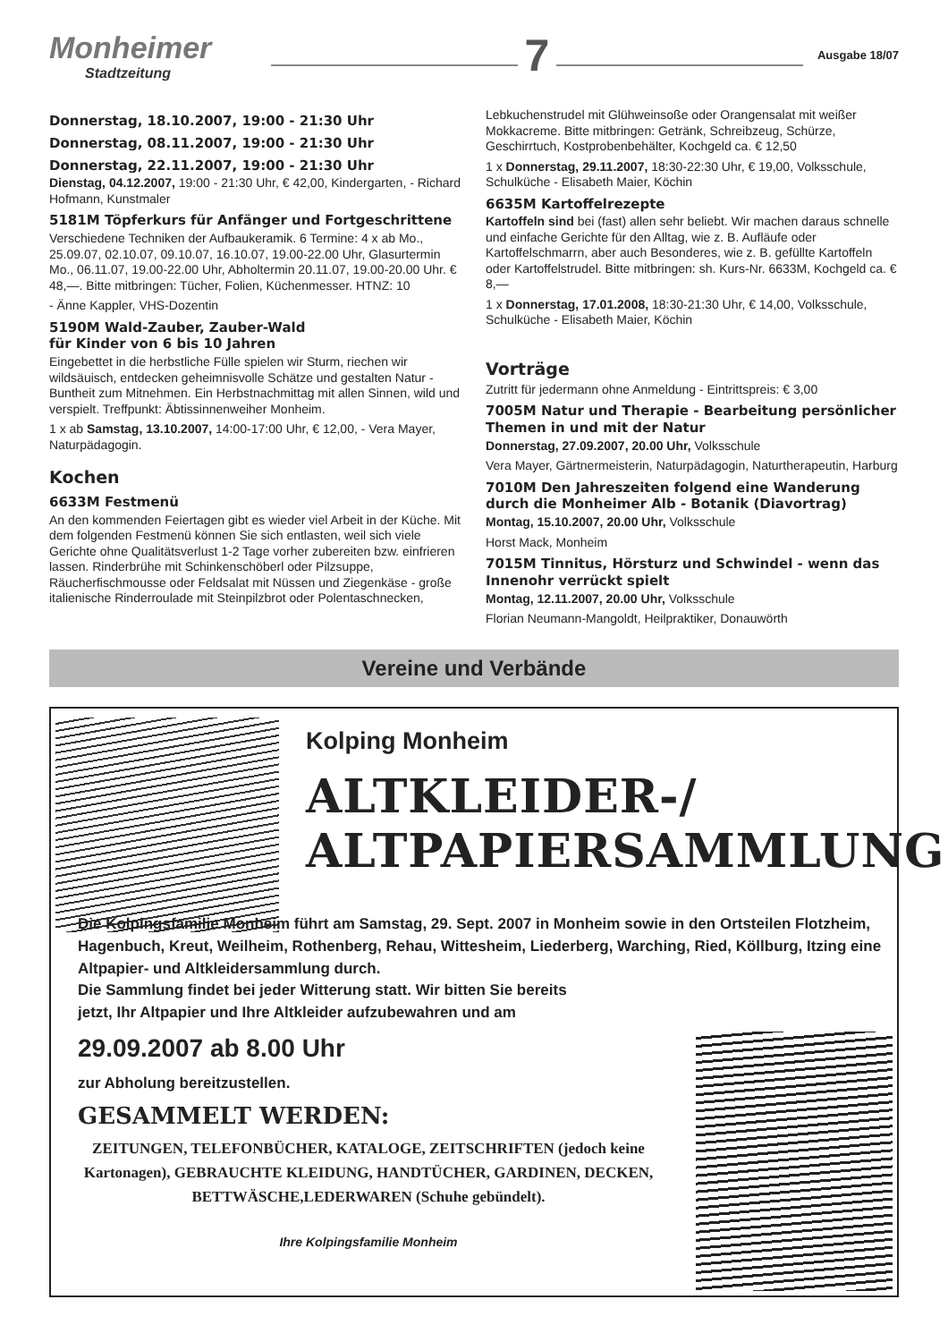Monheimer
Stadtzeitung
7
Ausgabe 18/07
Donnerstag, 18.10.2007, 19:00 - 21:30 Uhr
Donnerstag, 08.11.2007, 19:00 - 21:30 Uhr
Donnerstag, 22.11.2007, 19:00 - 21:30 Uhr
Dienstag, 04.12.2007, 19:00 - 21:30 Uhr, € 42,00, Kindergarten, - Richard Hofmann, Kunstmaler
5181M Töpferkurs für Anfänger und Fortgeschrittene
Verschiedene Techniken der Aufbaukeramik. 6 Termine: 4 x ab Mo., 25.09.07, 02.10.07, 09.10.07, 16.10.07, 19.00-22.00 Uhr, Glasurtermin Mo., 06.11.07, 19.00-22.00 Uhr, Abholtermin 20.11.07, 19.00-20.00 Uhr. € 48,—. Bitte mitbringen: Tücher, Folien, Küchenmesser. HTNZ: 10
- Änne Kappler, VHS-Dozentin
5190M Wald-Zauber, Zauber-Wald
für Kinder von 6 bis 10 Jahren
Eingebettet in die herbstliche Fülle spielen wir Sturm, riechen wir wildsäuisch, entdecken geheimnisvolle Schätze und gestalten Natur - Buntheit zum Mitnehmen. Ein Herbstnachmittag mit allen Sinnen, wild und verspielt. Treffpunkt: Äbtissinnenweiher Monheim.
1 x ab Samstag, 13.10.2007, 14:00-17:00 Uhr, € 12,00, - Vera Mayer, Naturpädagogin.
Kochen
6633M Festmenü
An den kommenden Feiertagen gibt es wieder viel Arbeit in der Küche. Mit dem folgenden Festmenü können Sie sich entlasten, weil sich viele Gerichte ohne Qualitätsverlust 1-2 Tage vorher zubereiten bzw. einfrieren lassen. Rinderbrühe mit Schinkenschöberl oder Pilzsuppe, Räucherfischmousse oder Feldsalat mit Nüssen und Ziegenkäse - große italienische Rinderroulade mit Steinpilzbrot oder Polentaschnecken,
Lebkuchenstrudel mit Glühweinsoße oder Orangensalat mit weißer Mokkacreme. Bitte mitbringen: Getränk, Schreibzeug, Schürze, Geschirrtuch, Kostprobenbehälter, Kochgeld ca. € 12,50
1 x Donnerstag, 29.11.2007, 18:30-22:30 Uhr, € 19,00, Volksschule, Schulküche - Elisabeth Maier, Köchin
6635M Kartoffelrezepte
Kartoffeln sind bei (fast) allen sehr beliebt. Wir machen daraus schnelle und einfache Gerichte für den Alltag, wie z. B. Aufläufe oder Kartoffelschmarrn, aber auch Besonderes, wie z. B. gefüllte Kartoffeln oder Kartoffelstrudel. Bitte mitbringen: sh. Kurs-Nr. 6633M, Kochgeld ca. € 8,—
1 x Donnerstag, 17.01.2008, 18:30-21:30 Uhr, € 14,00, Volksschule, Schulküche - Elisabeth Maier, Köchin
Vorträge
Zutritt für jedermann ohne Anmeldung - Eintrittspreis: € 3,00
7005M Natur und Therapie - Bearbeitung persönlicher Themen in und mit der Natur
Donnerstag, 27.09.2007, 20.00 Uhr, Volksschule
Vera Mayer, Gärtnermeisterin, Naturpädagogin, Naturtherapeutin, Harburg
7010M Den Jahreszeiten folgend eine Wanderung durch die Monheimer Alb - Botanik (Diavortrag)
Montag, 15.10.2007, 20.00 Uhr, Volksschule
Horst Mack, Monheim
7015M Tinnitus, Hörsturz und Schwindel - wenn das Innenohr verrückt spielt
Montag, 12.11.2007, 20.00 Uhr, Volksschule
Florian Neumann-Mangoldt, Heilpraktiker, Donauwörth
Vereine und Verbände
Kolping Monheim
ALTKLEIDER-/
ALTPAPIERSAMMLUNG
Die Kolpingsfamilie Monheim führt am Samstag, 29. Sept. 2007 in Monheim sowie in den Ortsteilen Flotzheim, Hagenbuch, Kreut, Weilheim, Rothenberg, Rehau, Wittesheim, Liederberg, Warching, Ried, Köllburg, Itzing eine Altpapier- und Altkleidersammlung durch.
Die Sammlung findet bei jeder Witterung statt. Wir bitten Sie bereits
jetzt, Ihr Altpapier und Ihre Altkleider aufzubewahren und am
29.09.2007 ab 8.00 Uhr
zur Abholung bereitzustellen.
GESAMMELT WERDEN:
ZEITUNGEN, TELEFONBÜCHER, KATALOGE, ZEITSCHRIFTEN (jedoch keine Kartonagen), GEBRAUCHTE KLEIDUNG, HANDTÜCHER, GARDINEN, DECKEN, BETTWÄSCHE,LEDERWAREN (Schuhe gebündelt).
Ihre Kolpingsfamilie Monheim